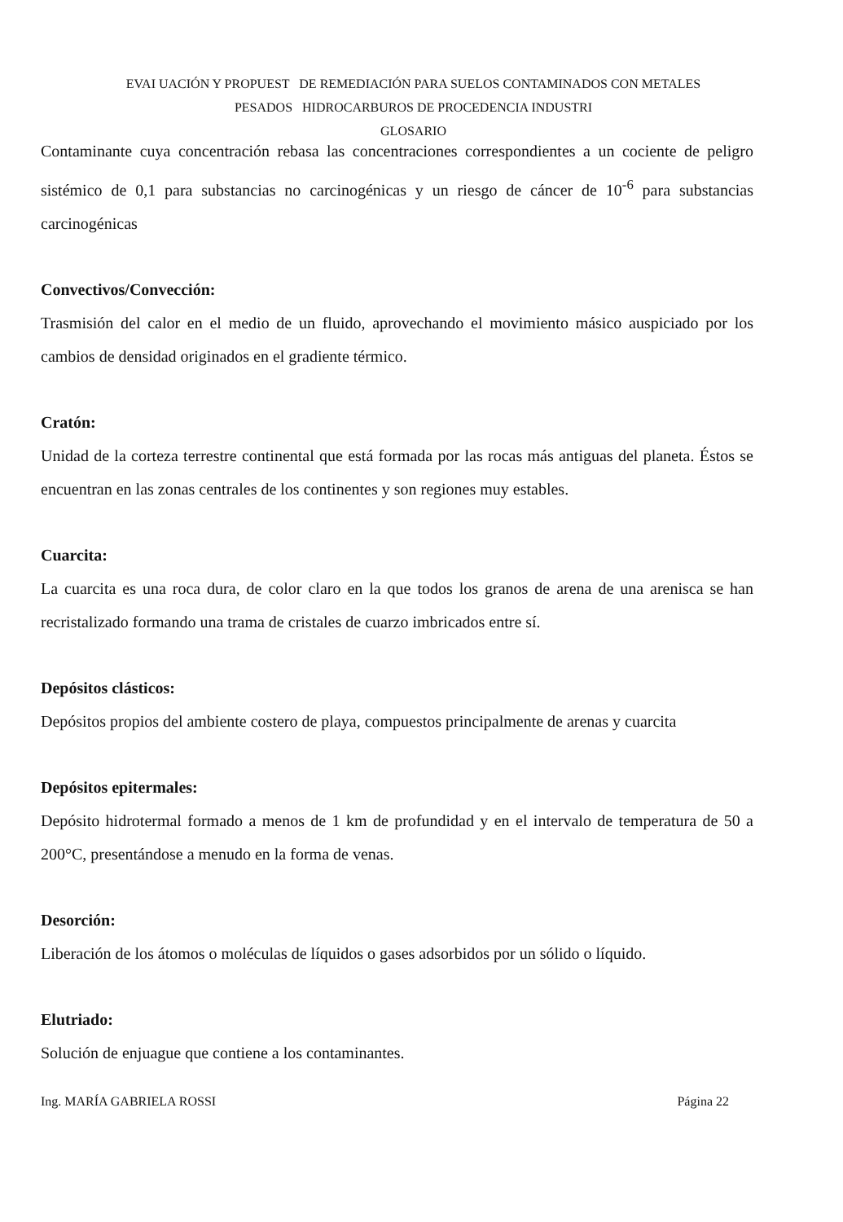EVAI UACIÓN Y PROPUEST DE REMEDIACIÓN PARA SUELOS CONTAMINADOS CON METALES
PESADOS HIDROCARBUROS DE PROCEDENCIA INDUSTRI
GLOSARIO
Contaminante cuya concentración rebasa las concentraciones correspondientes a un cociente de peligro sistémico de 0,1 para substancias no carcinogénicas y un riesgo de cáncer de 10<sup>-6</sup> para substancias carcinogénicas
Convectivos/Convección:
Trasmisión del calor en el medio de un fluido, aprovechando el movimiento másico auspiciado por los cambios de densidad originados en el gradiente térmico.
Cratón:
Unidad de la corteza terrestre continental que está formada por las rocas más antiguas del planeta. Éstos se encuentran en las zonas centrales de los continentes y son regiones muy estables.
Cuarcita:
La cuarcita es una roca dura, de color claro en la que todos los granos de arena de una arenisca se han recristalizado formando una trama de cristales de cuarzo imbricados entre sí.
Depósitos clásticos:
Depósitos propios del ambiente costero de playa, compuestos principalmente de arenas y cuarcita
Depósitos epitermales:
Depósito hidrotermal formado a menos de 1 km de profundidad y en el intervalo de temperatura de 50 a 200°C, presentándose a menudo en la forma de venas.
Desorción:
Liberación de los átomos o moléculas de líquidos o gases adsorbidos por un sólido o líquido.
Elutriado:
Solución de enjuague que contiene a los contaminantes.
Ing. MARÍA GABRIELA ROSSI Página 22